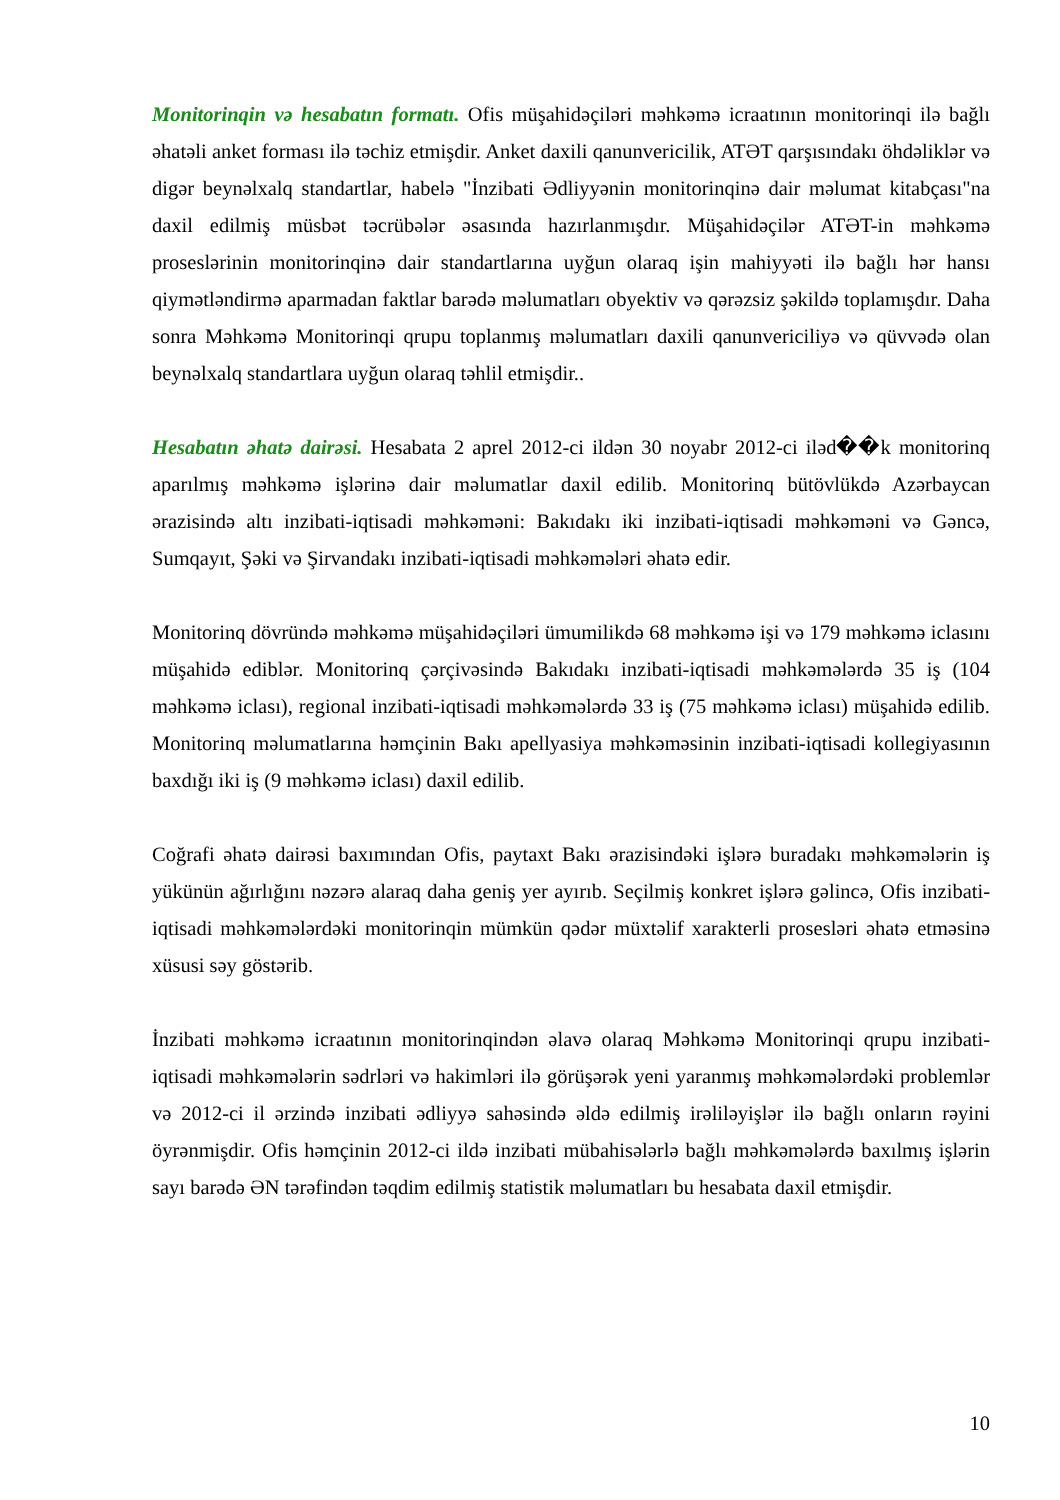Monitorinqin və hesabatın formatı. Ofis müşahidəçiləri məhkəmə icraatının monitorinqi ilə bağlı əhatəli anket forması ilə təchiz etmişdir. Anket daxili qanunvericilik, ATƏT qarşısındakı öhdəliklər və digər beynəlxalq standartlar, habelə "İnzibati Ədliyyənin monitorinqinə dair məlumat kitabçası"na daxil edilmiş müsbət təcrübələr əsasında hazırlanmışdır. Müşahidəçilər ATƏT-in məhkəmə proseslərinin monitorinqinə dair standartlarına uyğun olaraq işin mahiyyəti ilə bağlı hər hansı qiymətləndirmə aparmadan faktlar barədə məlumatları obyektiv və qərəzsiz şəkildə toplamışdır. Daha sonra Məhkəmə Monitorinqi qrupu toplanmış məlumatları daxili qanunvericiliyə və qüvvədə olan beynəlxalq standartlara uyğun olaraq təhlil etmişdir..
Hesabatın əhatə dairəsi. Hesabata 2 aprel 2012-ci ildən 30 noyabr 2012-ci iləd��k monitorinq aparılmış məhkəmə işlərinə dair məlumatlar daxil edilib. Monitorinq bütövlükdə Azərbaycan ərazisində altı inzibati-iqtisadi məhkəməni: Bakıdakı iki inzibati-iqtisadi məhkəməni və Gəncə, Sumqayıt, Şəki və Şirvandakı inzibati-iqtisadi məhkəmələri əhatə edir.
Monitorinq dövründə məhkəmə müşahidəçiləri ümumilikdə 68 məhkəmə işi və 179 məhkəmə iclasını müşahidə ediblər. Monitorinq çərçivəsində Bakıdakı inzibati-iqtisadi məhkəmələrdə 35 iş (104 məhkəmə iclası), regional inzibati-iqtisadi məhkəmələrdə 33 iş (75 məhkəmə iclası) müşahidə edilib. Monitorinq məlumatlarına həmçinin Bakı apellyasiya məhkəməsinin inzibati-iqtisadi kollegiyasının baxdığı iki iş (9 məhkəmə iclası) daxil edilib.
Coğrafi əhatə dairəsi baxımından Ofis, paytaxt Bakı ərazisindəki işlərə buradakı məhkəmələrin iş yükünün ağırlığını nəzərə alaraq daha geniş yer ayırıb. Seçilmiş konkret işlərə gəlincə, Ofis inzibati-iqtisadi məhkəmələrdəki monitorinqin mümkün qədər müxtəlif xarakterli prosesləri əhatə etməsinə xüsusi səy göstərib.
İnzibati məhkəmə icraatının monitorinqindən əlavə olaraq Məhkəmə Monitorinqi qrupu inzibati-iqtisadi məhkəmələrin sədrləri və hakimləri ilə görüşərək yeni yaranmış məhkəmələrdəki problemlər və 2012-ci il ərzində inzibati ədliyyə sahəsində əldə edilmiş irəliləyişlər ilə bağlı onların rəyini öyrənmişdir. Ofis həmçinin 2012-ci ildə inzibati mübahisələrlə bağlı məhkəmələrdə baxılmış işlərin sayı barədə ƏN tərəfindən təqdim edilmiş statistik məlumatları bu hesabata daxil etmişdir.
10